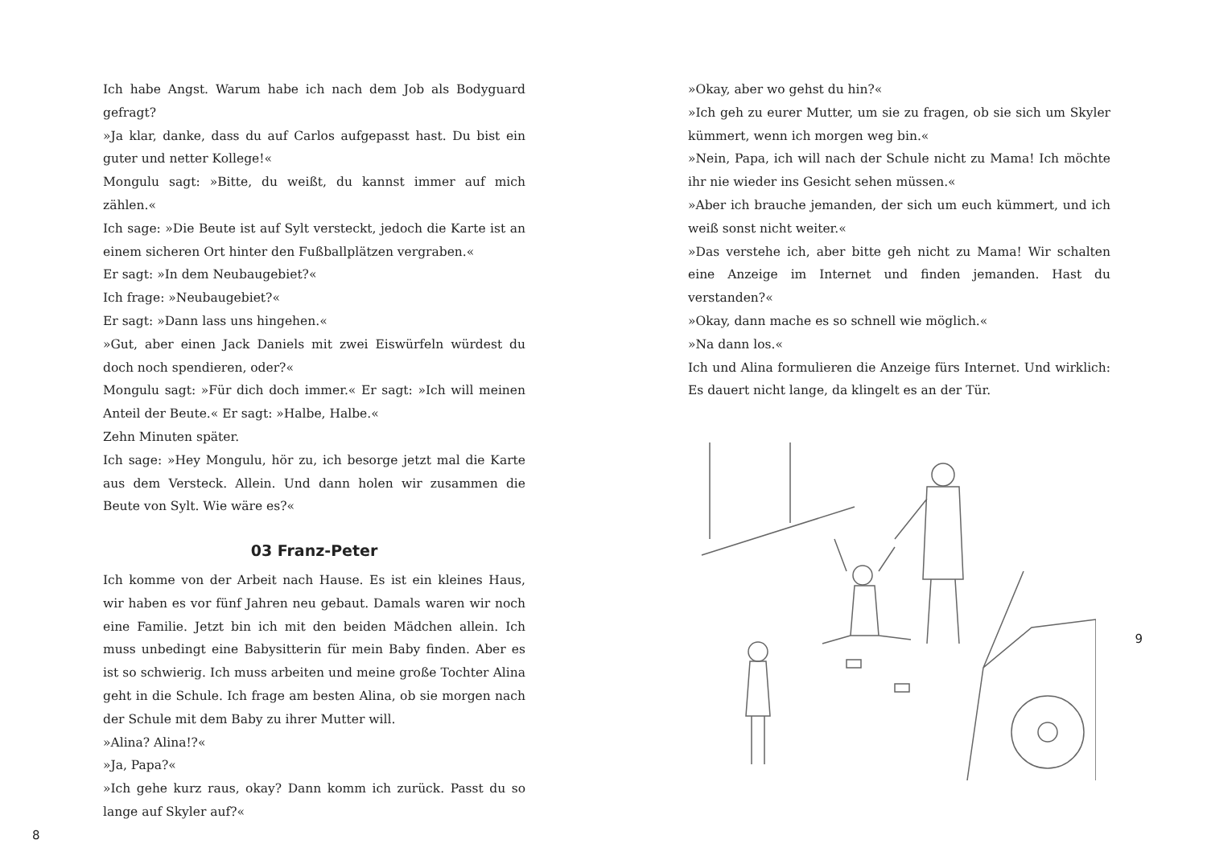Ich habe Angst. Warum habe ich nach dem Job als Bodyguard gefragt?
»Ja klar, danke, dass du auf Carlos aufgepasst hast. Du bist ein guter und netter Kollege!«
Mongulu sagt: »Bitte, du weißt, du kannst immer auf mich zählen.«
Ich sage: »Die Beute ist auf Sylt versteckt, jedoch die Karte ist an einem sicheren Ort hinter den Fußballplätzen vergraben.«
Er sagt: »In dem Neubaugebiet?«
Ich frage: »Neubaugebiet?«
Er sagt: »Dann lass uns hingehen.«
»Gut, aber einen Jack Daniels mit zwei Eiswürfeln würdest du doch noch spendieren, oder?«
Mongulu sagt: »Für dich doch immer.« Er sagt: »Ich will meinen Anteil der Beute.« Er sagt: »Halbe, Halbe.«
Zehn Minuten später.
Ich sage: »Hey Mongulu, hör zu, ich besorge jetzt mal die Karte aus dem Versteck. Allein. Und dann holen wir zusammen die Beute von Sylt. Wie wäre es?«
03 Franz-Peter
Ich komme von der Arbeit nach Hause. Es ist ein kleines Haus, wir haben es vor fünf Jahren neu gebaut. Damals waren wir noch eine Familie. Jetzt bin ich mit den beiden Mädchen allein. Ich muss unbedingt eine Babysitterin für mein Baby finden. Aber es ist so schwierig. Ich muss arbeiten und meine große Tochter Alina geht in die Schule. Ich frage am besten Alina, ob sie morgen nach der Schule mit dem Baby zu ihrer Mutter will.
»Alina? Alina!?«
»Ja, Papa?«
»Ich gehe kurz raus, okay? Dann komm ich zurück. Passt du so lange auf Skyler auf?«
8
»Okay, aber wo gehst du hin?«
»Ich geh zu eurer Mutter, um sie zu fragen, ob sie sich um Skyler kümmert, wenn ich morgen weg bin.«
»Nein, Papa, ich will nach der Schule nicht zu Mama! Ich möchte ihr nie wieder ins Gesicht sehen müssen.«
»Aber ich brauche jemanden, der sich um euch kümmert, und ich weiß sonst nicht weiter.«
»Das verstehe ich, aber bitte geh nicht zu Mama! Wir schalten eine Anzeige im Internet und finden jemanden. Hast du verstanden?«
»Okay, dann mache es so schnell wie möglich.«
»Na dann los.«
Ich und Alina formulieren die Anzeige fürs Internet. Und wirklich: Es dauert nicht lange, da klingelt es an der Tür.
9